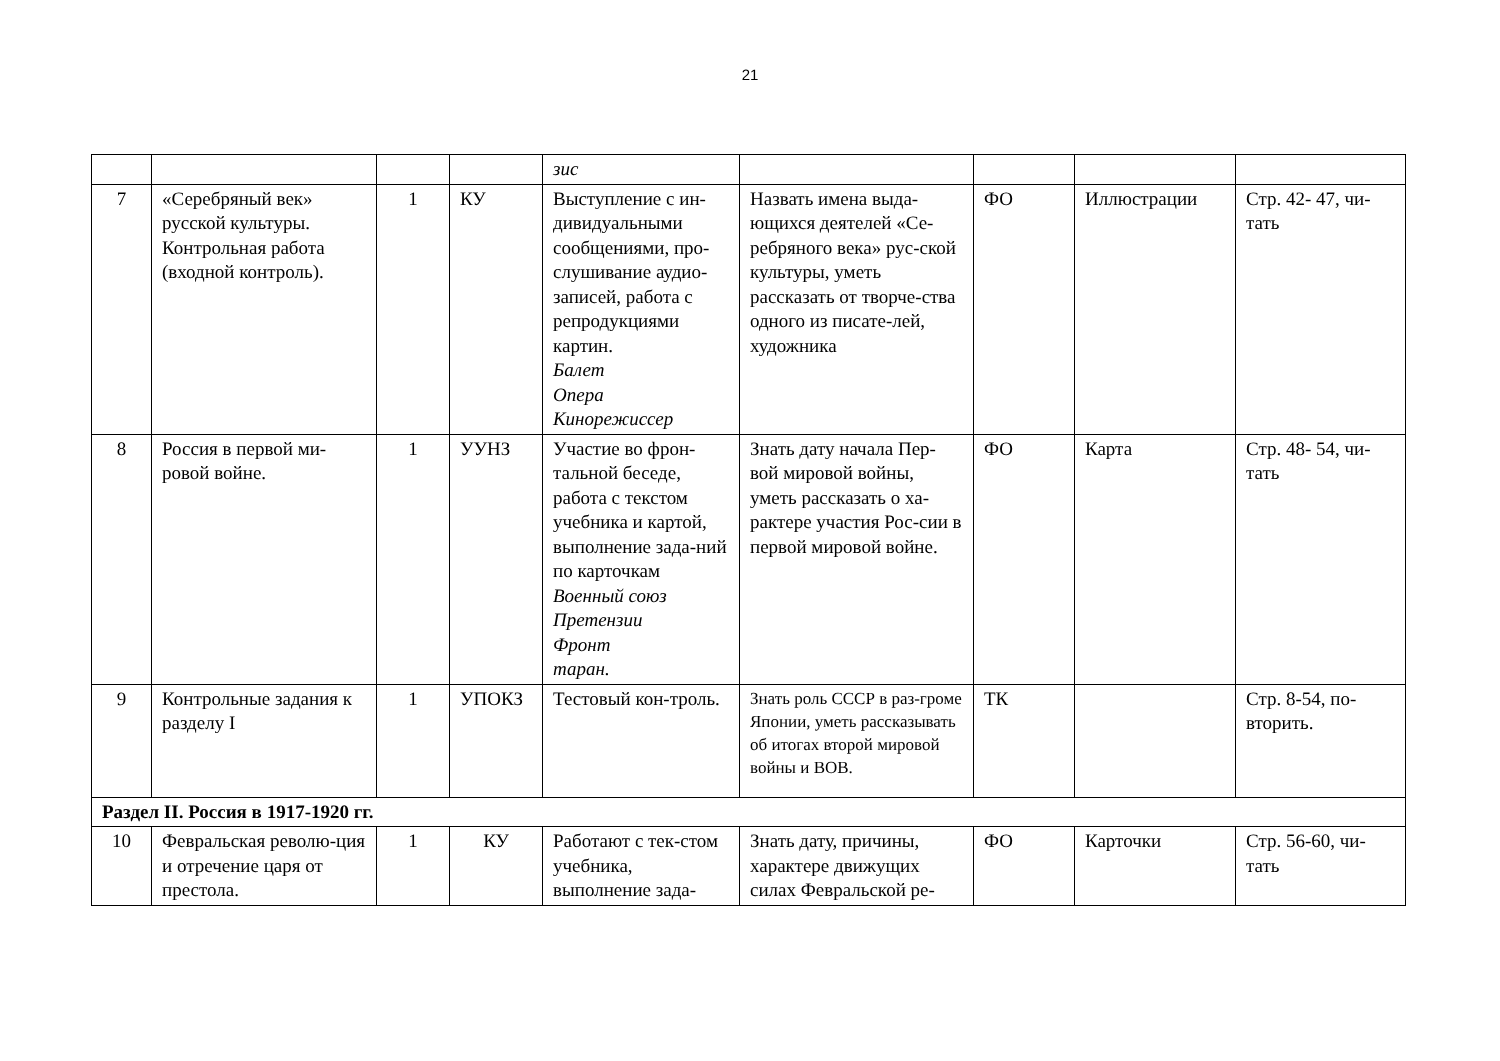21
| | | | | зис | | | | |
| 7 | «Серебряный век» русской культуры. Контрольная работа (входной контроль). | 1 | КУ | Выступление с ин-дивидуальными сообщениями, про-слушивание аудио-записей, работа с репродукциями картин. Балет Опера Кинорежиссер | Назвать имена выда-ющихся деятелей «Се-ребряного века» рус-ской культуры, уметь рассказать от творче-ства одного из писате-лей, художника | ФО | Иллюстрации | Стр. 42- 47, чи-тать |
| 8 | Россия в первой ми-ровой войне. | 1 | УУНЗ | Участие во фрон-тальной беседе, работа с текстом учебника и картой, выполнение зада-ний по карточкам Военный союз Претензии Фронт таран. | Знать дату начала Пер-вой мировой войны, уметь рассказать о ха-рактере участия Рос-сии в первой мировой войне. | ФО | Карта | Стр. 48- 54, чи-тать |
| 9 | Контрольные задания к разделу I | 1 | УПОКЗ | Тестовый кон-троль. | Знать роль СССР в раз-громе Японии, уметь рассказывать об итогах второй мировой войны и ВОВ. | ТК | | Стр. 8-54, по-вторить. |
| Раздел II. Россия в 1917-1920 гг. | | | | | | | | |
| 10 | Февральская револю-ция и отречение царя от престола. | 1 | КУ | Работают с тек-стом учебника, выполнение зада- | Знать дату, причины, характере движущих силах Февральской ре- | ФО | Карточки | Стр. 56-60, чи-тать |